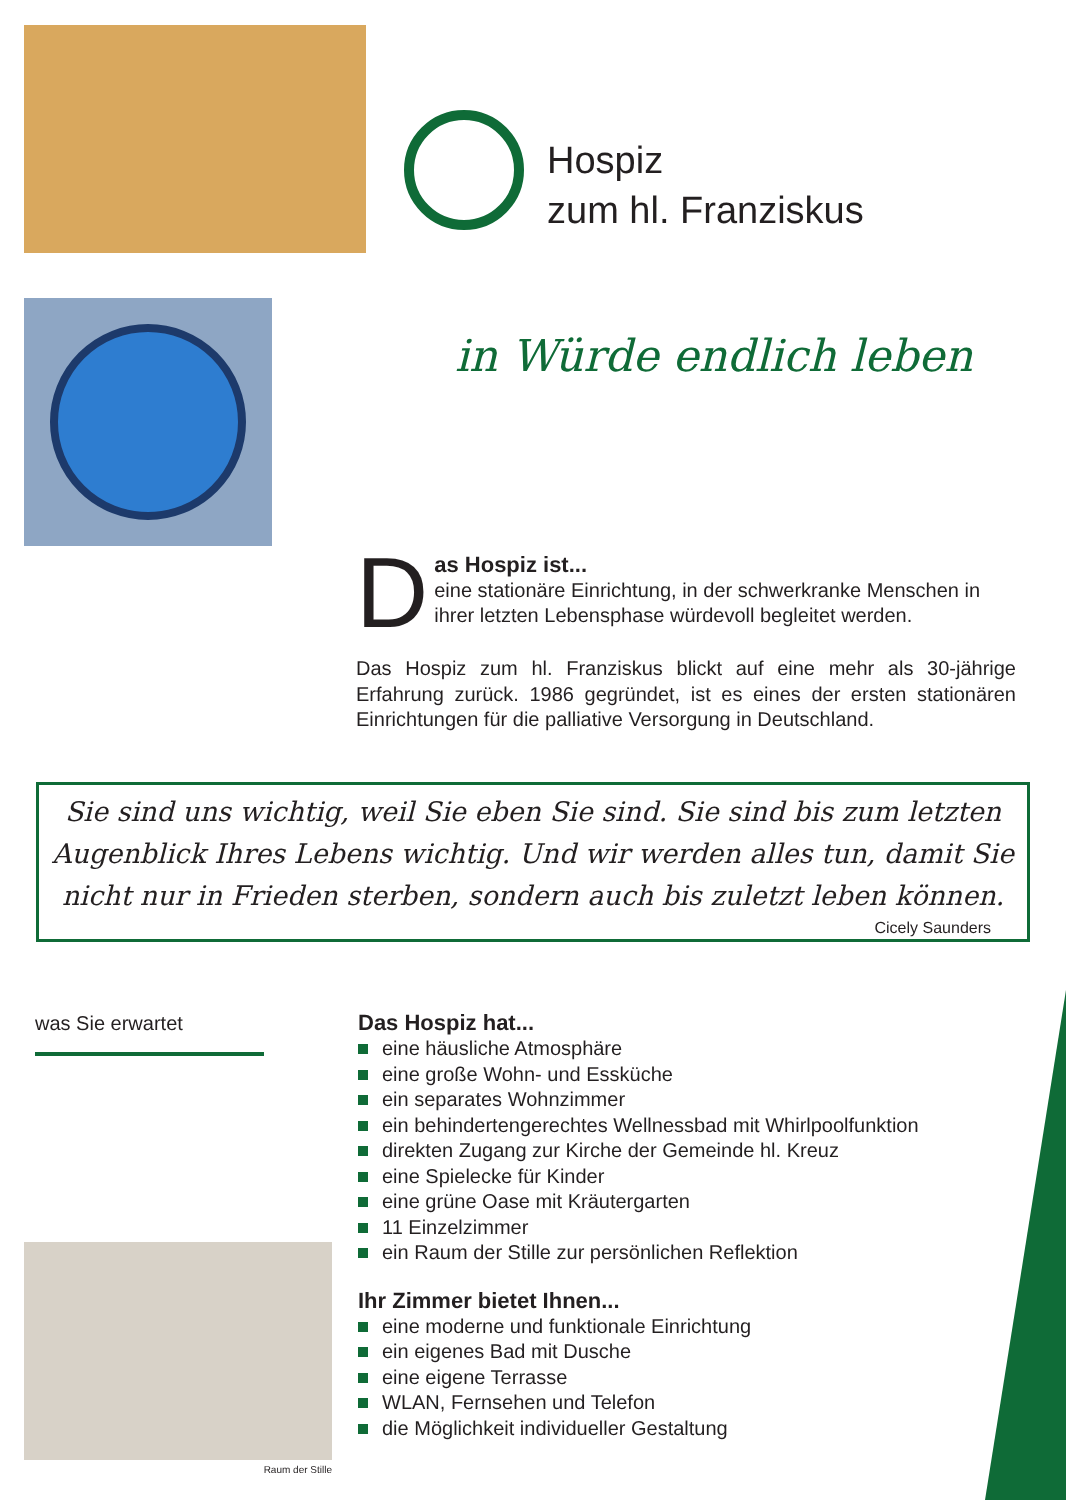Hospiz
zum hl. Franziskus
in Würde endlich leben
D
as Hospiz ist...
eine stationäre Einrichtung, in der schwerkranke Menschen in ihrer letzten Lebensphase würdevoll begleitet werden.
Das Hospiz zum hl. Franziskus blickt auf eine mehr als 30-jährige Erfahrung zurück. 1986 gegründet, ist es eines der ersten stationären Einrichtungen für die palliative Versorgung in Deutschland.
Sie sind uns wichtig, weil Sie eben Sie sind. Sie sind bis zum letzten Augenblick Ihres Lebens wichtig. Und wir werden alles tun, damit Sie nicht nur in Frieden sterben, sondern auch bis zuletzt leben können.
Cicely Saunders
was Sie erwartet
Das Hospiz hat...
eine häusliche Atmosphäre
eine große Wohn- und Essküche
ein separates Wohnzimmer
ein behindertengerechtes Wellnessbad mit Whirlpoolfunktion
direkten Zugang zur Kirche der Gemeinde hl. Kreuz
eine Spielecke für Kinder
eine grüne Oase mit Kräutergarten
11 Einzelzimmer
ein Raum der Stille zur persönlichen Reflektion
Ihr Zimmer bietet Ihnen...
eine moderne und funktionale Einrichtung
ein eigenes Bad mit Dusche
eine eigene Terrasse
WLAN, Fernsehen und Telefon
die Möglichkeit individueller Gestaltung
Raum der Stille